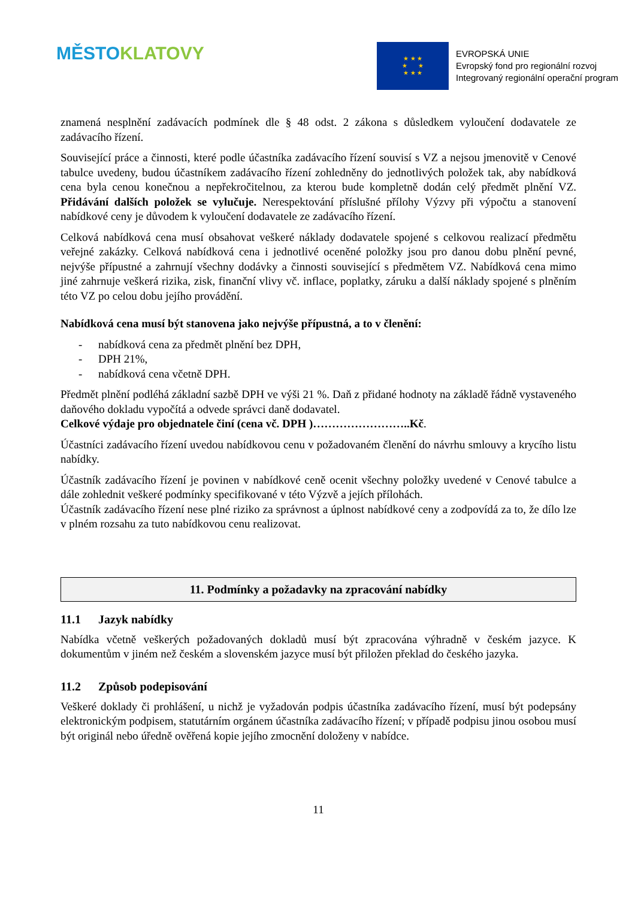MĚSTO KLATOVY
★ ★ ★
★ ★
★ ★ ★
EVROPSKÁ UNIE
Evropský fond pro regionální rozvoj
Integrovaný regionální operační program
znamená nesplnění zadávacích podmínek dle § 48 odst. 2 zákona s důsledkem vyloučení dodavatele ze zadávacího řízení.
Související práce a činnosti, které podle účastníka zadávacího řízení souvisí s VZ a nejsou jmenovitě v Cenové tabulce uvedeny, budou účastníkem zadávacího řízení zohledněny do jednotlivých položek tak, aby nabídková cena byla cenou konečnou a nepřekročitelnou, za kterou bude kompletně dodán celý předmět plnění VZ. Přidávání dalších položek se vylučuje. Nerespektování příslušné přílohy Výzvy při výpočtu a stanovení nabídkové ceny je důvodem k vyloučení dodavatele ze zadávacího řízení.
Celková nabídková cena musí obsahovat veškeré náklady dodavatele spojené s celkovou realizací předmětu veřejné zakázky. Celková nabídková cena i jednotlivé oceněné položky jsou pro danou dobu plnění pevné, nejvýše přípustné a zahrnují všechny dodávky a činnosti související s předmětem VZ. Nabídková cena mimo jiné zahrnuje veškerá rizika, zisk, finanční vlivy vč. inflace, poplatky, záruku a další náklady spojené s plněním této VZ po celou dobu jejího provádění.
Nabídková cena musí být stanovena jako nejvýše přípustná, a to v členění:
- nabídková cena za předmět plnění bez DPH,
- DPH 21%,
- nabídková cena včetně DPH.
Předmět plnění podléhá základní sazbě DPH ve výši 21 %. Daň z přidané hodnoty na základě řádně vystaveného daňového dokladu vypočítá a odvede správci daně dodavatel.
Celkové výdaje pro objednatele činí (cena vč. DPH )……………………..Kč.
Účastníci zadávacího řízení uvedou nabídkovou cenu v požadovaném členění do návrhu smlouvy a krycího listu nabídky.
Účastník zadávacího řízení je povinen v nabídkové ceně ocenit všechny položky uvedené v Cenové tabulce a dále zohlednit veškeré podmínky specifikované v této Výzvě a jejích přílohách.
Účastník zadávacího řízení nese plné riziko za správnost a úplnost nabídkové ceny a zodpovídá za to, že dílo lze v plném rozsahu za tuto nabídkovou cenu realizovat.
11. Podmínky a požadavky na zpracování nabídky
11.1 Jazyk nabídky
Nabídka včetně veškerých požadovaných dokladů musí být zpracována výhradně v českém jazyce. K dokumentům v jiném než českém a slovenském jazyce musí být přiložen překlad do českého jazyka.
11.2 Způsob podepisování
Veškeré doklady či prohlášení, u nichž je vyžadován podpis účastníka zadávacího řízení, musí být podepsány elektronickým podpisem, statutárním orgánem účastníka zadávacího řízení; v případě podpisu jinou osobou musí být originál nebo úředně ověřená kopie jejího zmocnění doloženy v nabídce.
11